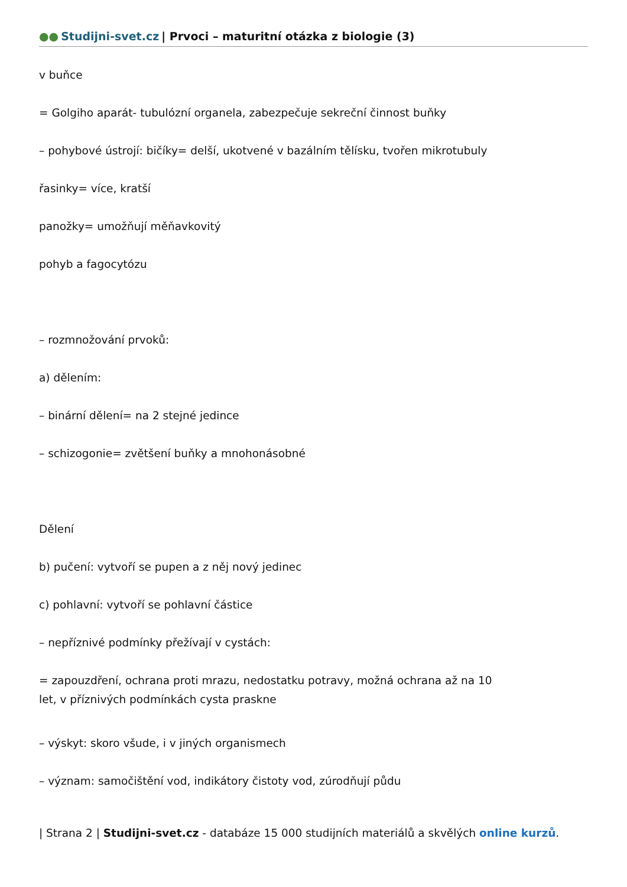●● Studijni-svet.cz | Prvoci – maturitní otázka z biologie (3)
v buňce
= Golgiho aparát- tubulózní organela, zabezpečuje sekreční činnost buňky
– pohybové ústrojí: bičíky= delší, ukotvené v bazálním tělísku, tvořen mikrotubuly
řasinky= více, kratší
panožky= umožňují měňavkovitý
pohyb a fagocytózu
– rozmnožování prvoků:
a) dělením:
– binární dělení= na 2 stejné jedince
– schizogonie= zvětšení buňky a mnohonásobné
Dělení
b) pučení: vytvoří se pupen a z něj nový jedinec
c) pohlavní: vytvoří se pohlavní částice
– nepříznivé podmínky přežívají v cystách:
= zapouzdření, ochrana proti mrazu, nedostatku potravy, možná ochrana až na 10
let, v příznivých podmínkách cysta praskne
– výskyt: skoro všude, i v jiných organismech
– význam: samočištění vod, indikátory čistoty vod, zúrodňují půdu
| Strana 2 | Studijni-svet.cz - databáze 15 000 studijních materiálů a skvělých online kurzů.